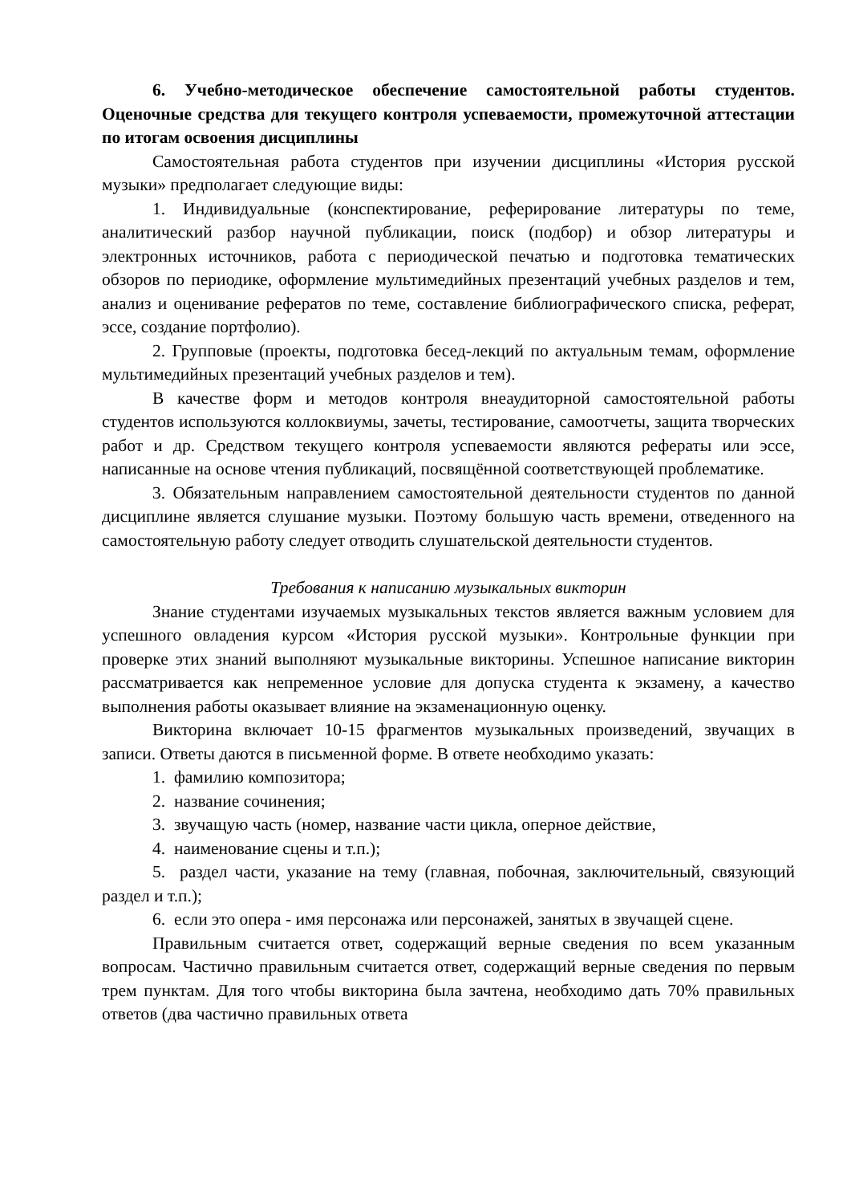6. Учебно-методическое обеспечение самостоятельной работы студентов. Оценочные средства для текущего контроля успеваемости, промежуточной аттестации по итогам освоения дисциплины
Самостоятельная работа студентов при изучении дисциплины «История русской музыки» предполагает следующие виды:
1. Индивидуальные (конспектирование, реферирование литературы по теме, аналитический разбор научной публикации, поиск (подбор) и обзор литературы и электронных источников, работа с периодической печатью и подготовка тематических обзоров по периодике, оформление мультимедийных презентаций учебных разделов и тем, анализ и оценивание рефератов по теме, составление библиографического списка, реферат, эссе, создание портфолио).
2. Групповые (проекты, подготовка бесед-лекций по актуальным темам, оформление мультимедийных презентаций учебных разделов и тем).
В качестве форм и методов контроля внеаудиторной самостоятельной работы студентов используются коллоквиумы, зачеты, тестирование, самоотчеты, защита творческих работ и др. Средством текущего контроля успеваемости являются рефераты или эссе, написанные на основе чтения публикаций, посвящённой соответствующей проблематике.
3. Обязательным направлением самостоятельной деятельности студентов по данной дисциплине является слушание музыки. Поэтому большую часть времени, отведенного на самостоятельную работу следует отводить слушательской деятельности студентов.
Требования к написанию музыкальных викторин
Знание студентами изучаемых музыкальных текстов является важным условием для успешного овладения курсом «История русской музыки». Контрольные функции при проверке этих знаний выполняют музыкальные викторины. Успешное написание викторин рассматривается как непременное условие для допуска студента к экзамену, а качество выполнения работы оказывает влияние на экзаменационную оценку.
Викторина включает 10-15 фрагментов музыкальных произведений, звучащих в записи. Ответы даются в письменной форме. В ответе необходимо указать:
1. фамилию композитора;
2. название сочинения;
3. звучащую часть (номер, название части цикла, оперное действие,
4. наименование сцены и т.п.);
5. раздел части, указание на тему (главная, побочная, заключительный, связующий раздел и т.п.);
6. если это опера - имя персонажа или персонажей, занятых в звучащей сцене.
Правильным считается ответ, содержащий верные сведения по всем указанным вопросам. Частично правильным считается ответ, содержащий верные сведения по первым трем пунктам. Для того чтобы викторина была зачтена, необходимо дать 70% правильных ответов (два частично правильных ответа